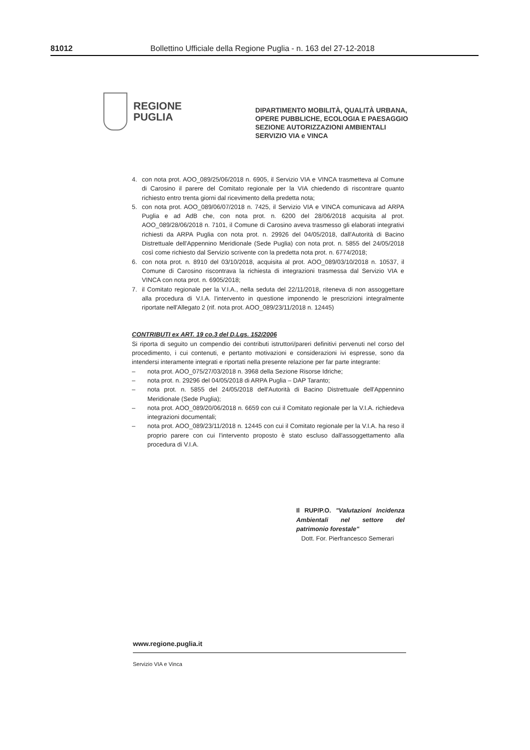81012 Bollettino Ufficiale della Regione Puglia - n. 163 del 27-12-2018
REGIONE
PUGLIA
DIPARTIMENTO MOBILITÀ, QUALITÀ URBANA,
OPERE PUBBLICHE, ECOLOGIA E PAESAGGIO
SEZIONE AUTORIZZAZIONI AMBIENTALI
SERVIZIO VIA e VINCA
4. con nota prot. AOO_089/25/06/2018 n. 6905, il Servizio VIA e VINCA trasmetteva al Comune di Carosino il parere del Comitato regionale per la VIA chiedendo di riscontrare quanto richiesto entro trenta giorni dal ricevimento della predetta nota;
5. con nota prot. AOO_089/06/07/2018 n. 7425, il Servizio VIA e VINCA comunicava ad ARPA Puglia e ad AdB che, con nota prot. n. 6200 del 28/06/2018 acquisita al prot. AOO_089/28/06/2018 n. 7101, il Comune di Carosino aveva trasmesso gli elaborati integrativi richiesti da ARPA Puglia con nota prot. n. 29926 del 04/05/2018, dall'Autorità di Bacino Distrettuale dell'Appennino Meridionale (Sede Puglia) con nota prot. n. 5855 del 24/05/2018 così come richiesto dal Servizio scrivente con la predetta nota prot. n. 6774/2018;
6. con nota prot. n. 8910 del 03/10/2018, acquisita al prot. AOO_089/03/10/2018 n. 10537, il Comune di Carosino riscontrava la richiesta di integrazioni trasmessa dal Servizio VIA e VINCA con nota prot. n. 6905/2018;
7. il Comitato regionale per la V.I.A., nella seduta del 22/11/2018, riteneva di non assoggettare alla procedura di V.I.A. l'intervento in questione imponendo le prescrizioni integralmente riportate nell'Allegato 2 (rif. nota prot. AOO_089/23/11/2018 n. 12445)
CONTRIBUTI ex ART. 19 co.3 del D.Lgs. 152/2006
Si riporta di seguito un compendio dei contributi istruttori/pareri definitivi pervenuti nel corso del procedimento, i cui contenuti, e pertanto motivazioni e considerazioni ivi espresse, sono da intendersi interamente integrati e riportati nella presente relazione per far parte integrante:
– nota prot. AOO_075/27/03/2018 n. 3968 della Sezione Risorse Idriche;
– nota prot. n. 29296 del 04/05/2018 di ARPA Puglia – DAP Taranto;
– nota prot. n. 5855 del 24/05/2018 dell'Autorità di Bacino Distrettuale dell'Appennino Meridionale (Sede Puglia);
– nota prot. AOO_089/20/06/2018 n. 6659 con cui il Comitato regionale per la V.I.A. richiedeva integrazioni documentali;
– nota prot. AOO_089/23/11/2018 n. 12445 con cui il Comitato regionale per la V.I.A. ha reso il proprio parere con cui l'intervento proposto è stato escluso dall'assoggettamento alla procedura di V.I.A.
Il RUP/P.O. "Valutazioni Incidenza Ambientali nel settore del patrimonio forestale"
Dott. For. Pierfrancesco Semerari
www.regione.puglia.it
Servizio VIA e Vinca